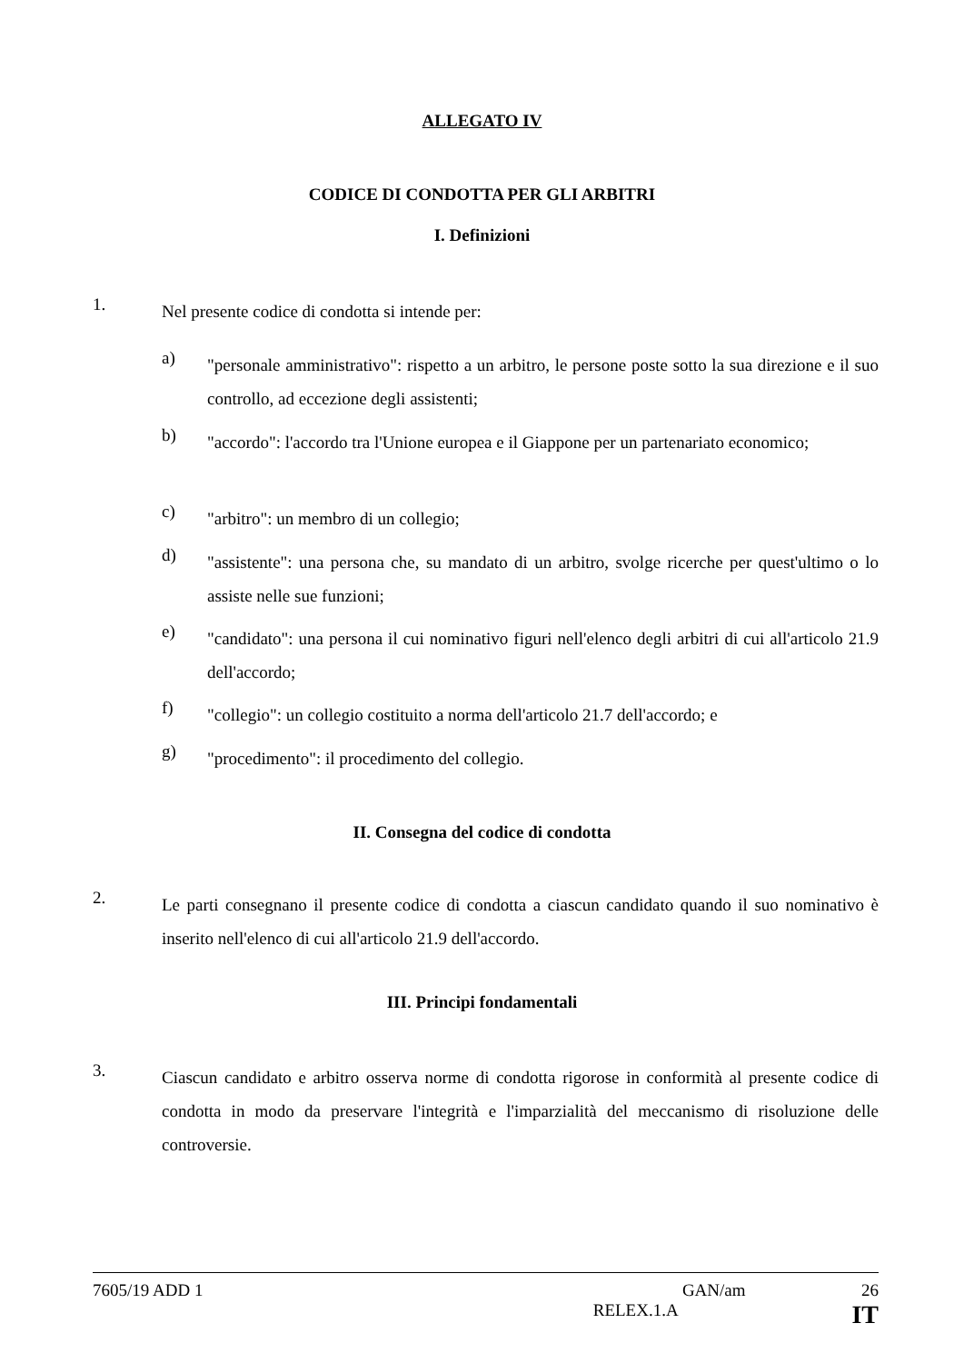ALLEGATO IV
CODICE DI CONDOTTA PER GLI ARBITRI
I. Definizioni
1.
Nel presente codice di condotta si intende per:
a)
"personale amministrativo": rispetto a un arbitro, le persone poste sotto la sua direzione e il suo controllo, ad eccezione degli assistenti;
b)
"accordo": l'accordo tra l'Unione europea e il Giappone per un partenariato economico;
c)
"arbitro": un membro di un collegio;
d)
"assistente": una persona che, su mandato di un arbitro, svolge ricerche per quest'ultimo o lo assiste nelle sue funzioni;
e)
"candidato": una persona il cui nominativo figuri nell'elenco degli arbitri di cui all'articolo 21.9 dell'accordo;
f)
"collegio": un collegio costituito a norma dell'articolo 21.7 dell'accordo; e
g)
"procedimento": il procedimento del collegio.
II. Consegna del codice di condotta
2.
Le parti consegnano il presente codice di condotta a ciascun candidato quando il suo nominativo è inserito nell'elenco di cui all'articolo 21.9 dell'accordo.
III. Principi fondamentali
3.
Ciascun candidato e arbitro osserva norme di condotta rigorose in conformità al presente codice di condotta in modo da preservare l'integrità e l'imparzialità del meccanismo di risoluzione delle controversie.
7605/19 ADD 1 GAN/am 26
RELEX.1.A IT